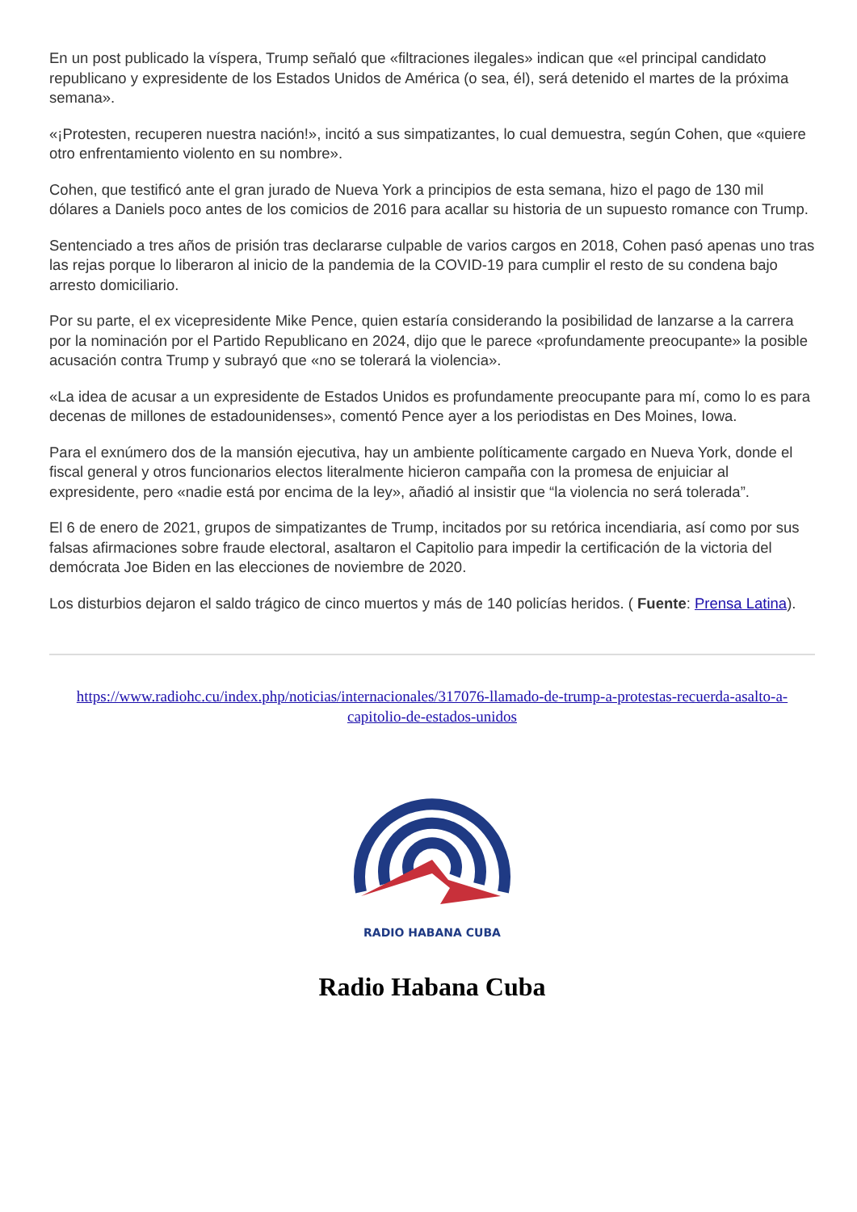En un post publicado la víspera, Trump señaló que «filtraciones ilegales» indican que «el principal candidato republicano y expresidente de los Estados Unidos de América (o sea, él), será detenido el martes de la próxima semana».
«¡Protesten, recuperen nuestra nación!», incitó a sus simpatizantes, lo cual demuestra, según Cohen, que «quiere otro enfrentamiento violento en su nombre».
Cohen, que testificó ante el gran jurado de Nueva York a principios de esta semana, hizo el pago de 130 mil dólares a Daniels poco antes de los comicios de 2016 para acallar su historia de un supuesto romance con Trump.
Sentenciado a tres años de prisión tras declararse culpable de varios cargos en 2018, Cohen pasó apenas uno tras las rejas porque lo liberaron al inicio de la pandemia de la COVID-19 para cumplir el resto de su condena bajo arresto domiciliario.
Por su parte, el ex vicepresidente Mike Pence, quien estaría considerando la posibilidad de lanzarse a la carrera por la nominación por el Partido Republicano en 2024, dijo que le parece «profundamente preocupante» la posible acusación contra Trump y subrayó que «no se tolerará la violencia».
«La idea de acusar a un expresidente de Estados Unidos es profundamente preocupante para mí, como lo es para decenas de millones de estadounidenses», comentó Pence ayer a los periodistas en Des Moines, Iowa.
Para el exnúmero dos de la mansión ejecutiva, hay un ambiente políticamente cargado en Nueva York, donde el fiscal general y otros funcionarios electos literalmente hicieron campaña con la promesa de enjuiciar al expresidente, pero «nadie está por encima de la ley», añadió al insistir que “la violencia no será tolerada”.
El 6 de enero de 2021, grupos de simpatizantes de Trump, incitados por su retórica incendiaria, así como por sus falsas afirmaciones sobre fraude electoral, asaltaron el Capitolio para impedir la certificación de la victoria del demócrata Joe Biden en las elecciones de noviembre de 2020.
Los disturbios dejaron el saldo trágico de cinco muertos y más de 140 policías heridos. ( Fuente: Prensa Latina).
https://www.radiohc.cu/index.php/noticias/internacionales/317076-llamado-de-trump-a-protestas-recuerda-asalto-a-capitolio-de-estados-unidos
RADIO HABANA CUBA
Radio Habana Cuba